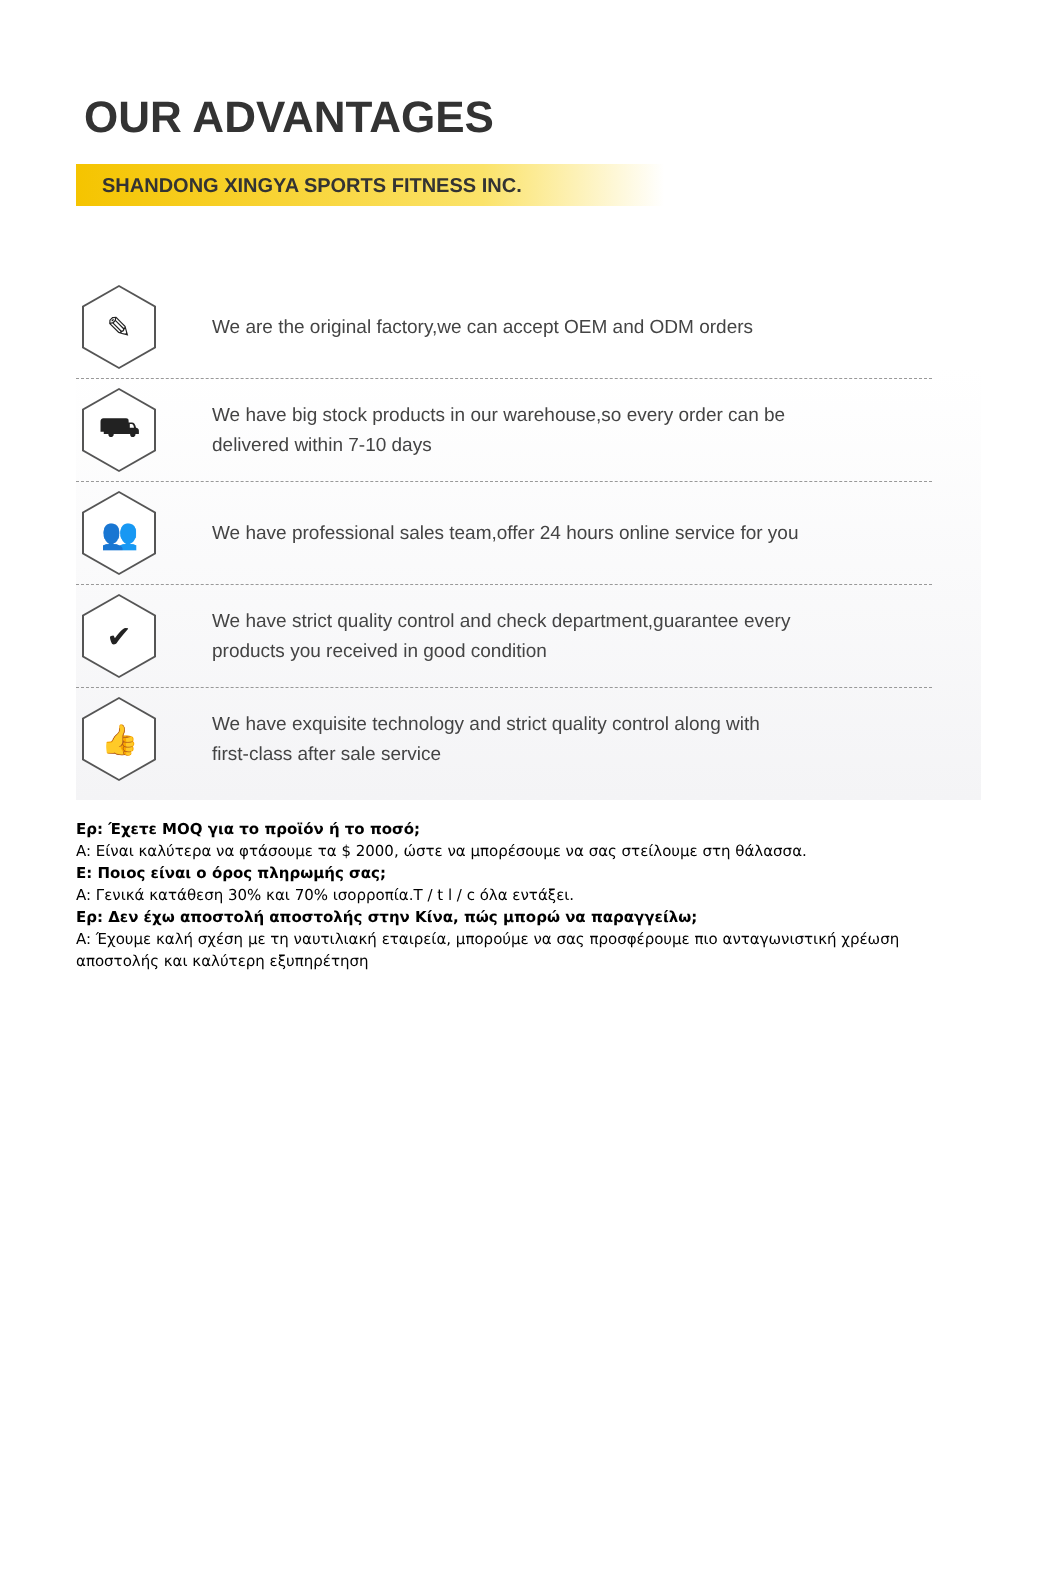OUR ADVANTAGES
SHANDONG XINGYA SPORTS FITNESS INC.
✎
We are the original factory,we can accept OEM and ODM orders
⛟
We have big stock products in our warehouse,so every order can be
delivered within 7-10 days
👥
We have professional sales team,offer 24 hours online service for you
✔
We have strict quality control and check department,guarantee every
products you received in good condition
👍
We have exquisite technology and strict quality control along with
first-class after sale service
Ερ: Έχετε MOQ για το προϊόν ή το ποσό;
A: Είναι καλύτερα να φτάσουμε τα $ 2000, ώστε να μπορέσουμε να σας στείλουμε στη θάλασσα.
Ε: Ποιος είναι ο όρος πληρωμής σας;
A: Γενικά κατάθεση 30% και 70% ισορροπία.T / t l / c όλα εντάξει.
Ερ: Δεν έχω αποστολή αποστολής στην Κίνα, πώς μπορώ να παραγγείλω;
A: Έχουμε καλή σχέση με τη ναυτιλιακή εταιρεία, μπορούμε να σας προσφέρουμε πιο ανταγωνιστική χρέωση αποστολής και καλύτερη εξυπηρέτηση